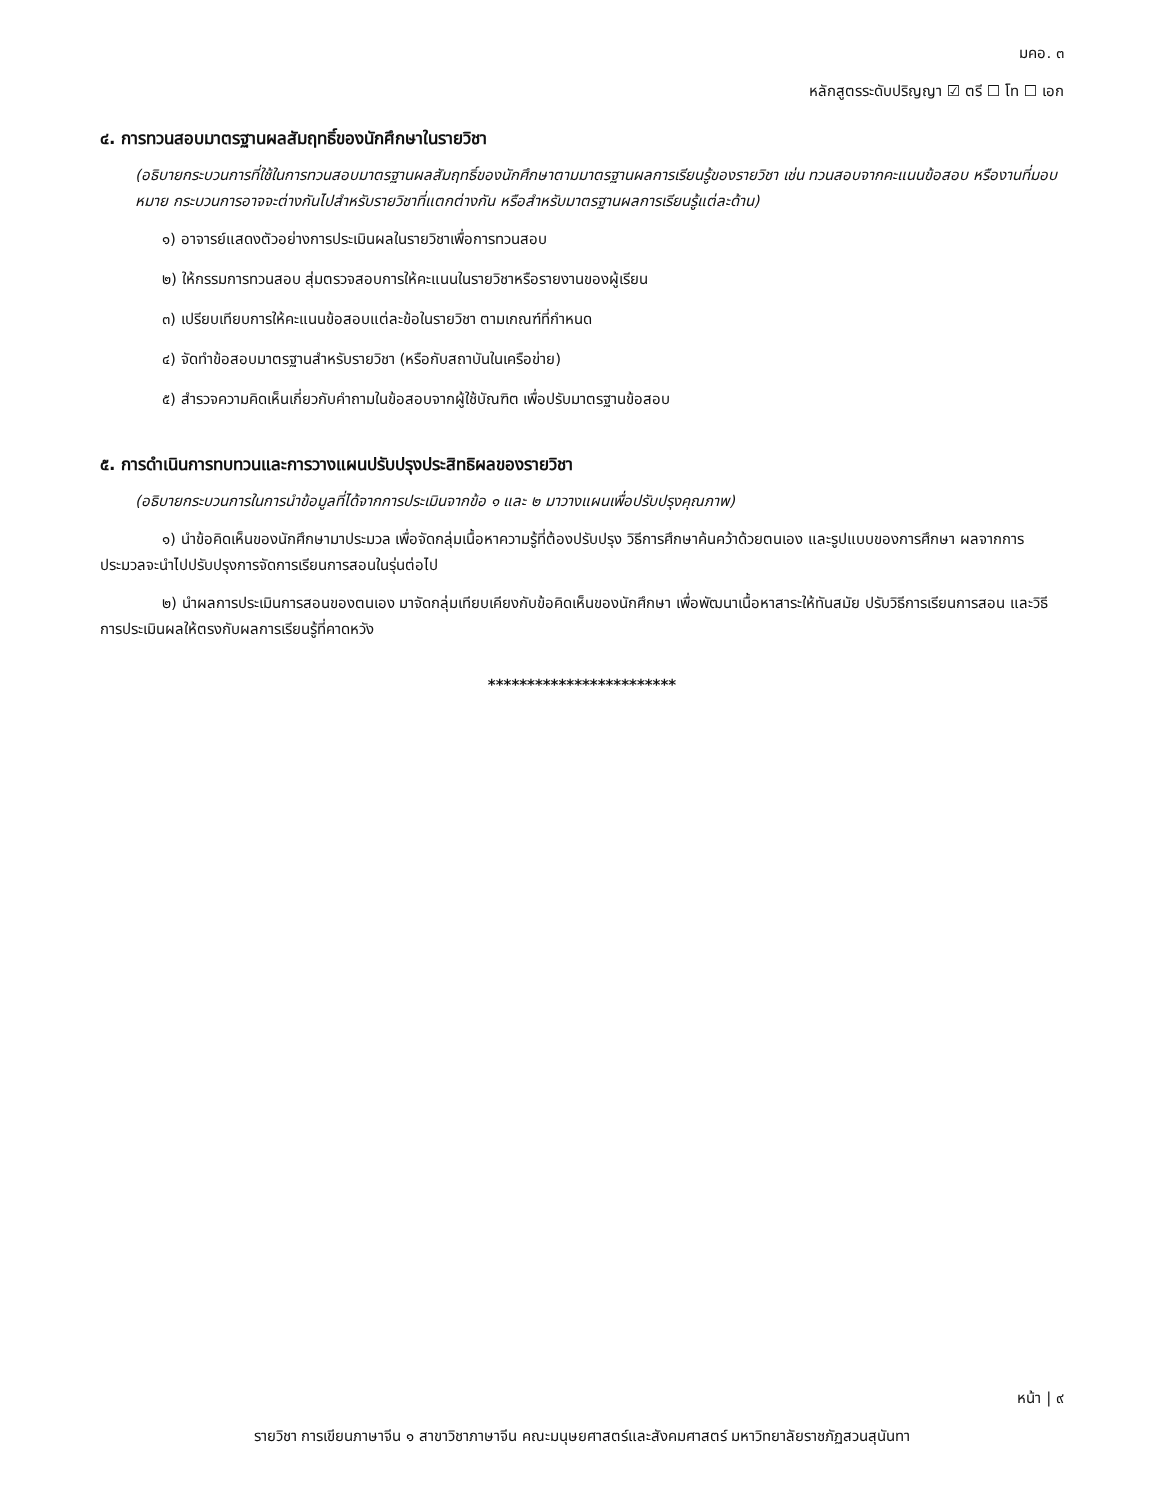มคอ. ๓
หลักสูตรระดับปริญญา ☑ ตรี ☐ โท ☐ เอก
๔. การทวนสอบมาตรฐานผลสัมฤทธิ์ของนักศึกษาในรายวิชา
(อธิบายกระบวนการที่ใช้ในการทวนสอบมาตรฐานผลสัมฤทธิ์ของนักศึกษาตามมาตรฐานผลการเรียนรู้ของรายวิชา เช่น ทวนสอบจากคะแนนข้อสอบ หรืองานที่มอบหมาย กระบวนการอาจจะต่างกันไปสำหรับรายวิชาที่แตกต่างกัน หรือสำหรับมาตรฐานผลการเรียนรู้แต่ละด้าน)
๑) อาจารย์แสดงตัวอย่างการประเมินผลในรายวิชาเพื่อการทวนสอบ
๒) ให้กรรมการทวนสอบ สุ่มตรวจสอบการให้คะแนนในรายวิชาหรือรายงานของผู้เรียน
๓) เปรียบเทียบการให้คะแนนข้อสอบแต่ละข้อในรายวิชา ตามเกณฑ์ที่กำหนด
๔) จัดทำข้อสอบมาตรฐานสำหรับรายวิชา (หรือกับสถาบันในเครือข่าย)
๕) สำรวจความคิดเห็นเกี่ยวกับคำถามในข้อสอบจากผู้ใช้บัณฑิต เพื่อปรับมาตรฐานข้อสอบ
๕. การดำเนินการทบทวนและการวางแผนปรับปรุงประสิทธิผลของรายวิชา
(อธิบายกระบวนการในการนำข้อมูลที่ได้จากการประเมินจากข้อ ๑ และ ๒ มาวางแผนเพื่อปรับปรุงคุณภาพ)
๑) นำข้อคิดเห็นของนักศึกษามาประมวล เพื่อจัดกลุ่มเนื้อหาความรู้ที่ต้องปรับปรุง วิธีการศึกษาค้นคว้าด้วยตนเอง และรูปแบบของการศึกษา ผลจากการประมวลจะนำไปปรับปรุงการจัดการเรียนการสอนในรุ่นต่อไป
๒) นำผลการประเมินการสอนของตนเอง มาจัดกลุ่มเทียบเคียงกับข้อคิดเห็นของนักศึกษา เพื่อพัฒนาเนื้อหาสาระให้ทันสมัย ปรับวิธีการเรียนการสอน และวิธีการประเมินผลให้ตรงกับผลการเรียนรู้ที่คาดหวัง
************************
หน้า | ๙
รายวิชา การเขียนภาษาจีน ๑ สาขาวิชาภาษาจีน คณะมนุษยศาสตร์และสังคมศาสตร์ มหาวิทยาลัยราชภัฏสวนสุนันทา